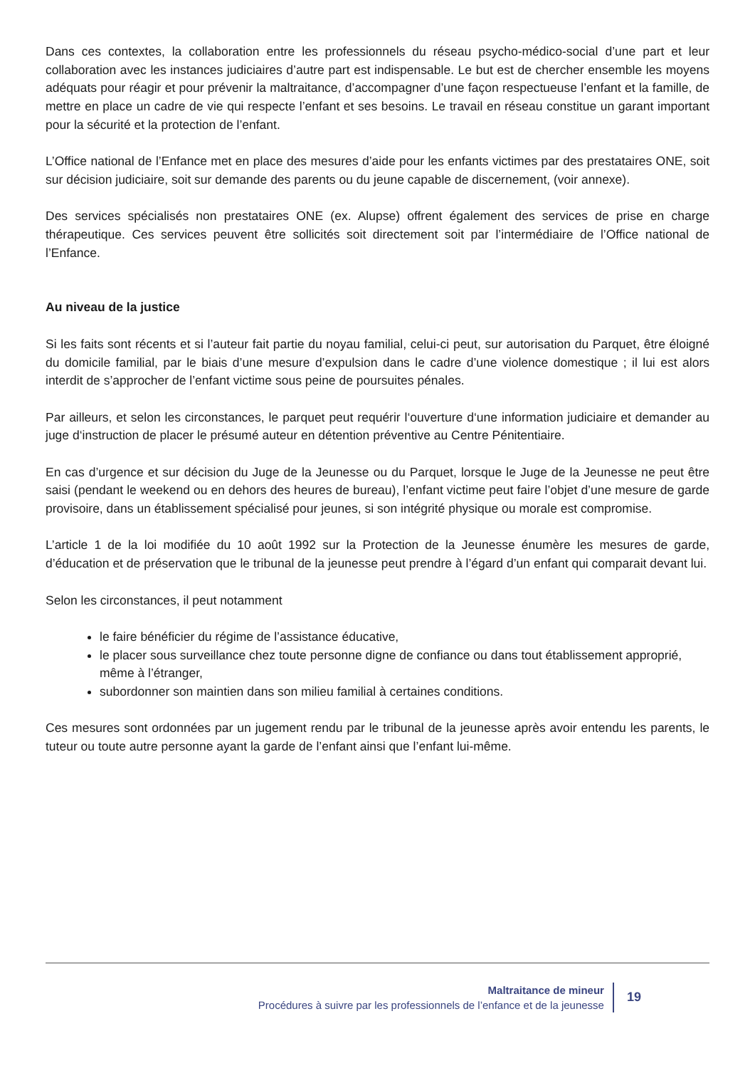Dans ces contextes, la collaboration entre les professionnels du réseau psycho-médico-social d’une part et leur collaboration avec les instances judiciaires d’autre part est indispensable. Le but est de chercher ensemble les moyens adéquats pour réagir et pour prévenir la maltraitance, d’accompagner d’une façon respectueuse l’enfant et la famille, de mettre en place un cadre de vie qui respecte l’enfant et ses besoins. Le travail en réseau constitue un garant important pour la sécurité et la protection de l’enfant.
L’Office national de l’Enfance met en place des mesures d’aide pour les enfants victimes par des prestataires ONE, soit sur décision judiciaire, soit sur demande des parents ou du jeune capable de discernement, (voir annexe).
Des services spécialisés non prestataires ONE (ex. Alupse) offrent également des services de prise en charge thérapeutique. Ces services peuvent être sollicités soit directement soit par l’intermédiaire de l’Office national de l’Enfance.
Au niveau de la justice
Si les faits sont récents et si l’auteur fait partie du noyau familial, celui-ci peut, sur autorisation du Parquet, être éloigné du domicile familial, par le biais d’une mesure d’expulsion dans le cadre d’une violence domestique ; il lui est alors interdit de s’approcher de l’enfant victime sous peine de poursuites pénales.
Par ailleurs, et selon les circonstances, le parquet peut requérir l‘ouverture d‘une information judiciaire et demander au juge d‘instruction de placer le présumé auteur en détention préventive au Centre Pénitentiaire.
En cas d’urgence et sur décision du Juge de la Jeunesse ou du Parquet, lorsque le Juge de la Jeunesse ne peut être saisi (pendant le weekend ou en dehors des heures de bureau), l’enfant victime peut faire l’objet d’une mesure de garde provisoire, dans un établissement spécialisé pour jeunes, si son intégrité physique ou morale est compromise.
L’article 1 de la loi modifiée du 10 août 1992 sur la Protection de la Jeunesse énumère les mesures de garde, d’éducation et de préservation que le tribunal de la jeunesse peut prendre à l’égard d’un enfant qui comparait devant lui.
Selon les circonstances, il peut notamment
le faire bénéficier du régime de l’assistance éducative,
le placer sous surveillance chez toute personne digne de confiance ou dans tout établissement approprié, même à l’étranger,
subordonner son maintien dans son milieu familial à certaines conditions.
Ces mesures sont ordonnées par un jugement rendu par le tribunal de la jeunesse après avoir entendu les parents, le tuteur ou toute autre personne ayant la garde de l’enfant ainsi que l’enfant lui-même.
Maltraitance de mineur
Procédures à suivre par les professionnels de l’enfance et de la jeunesse
19